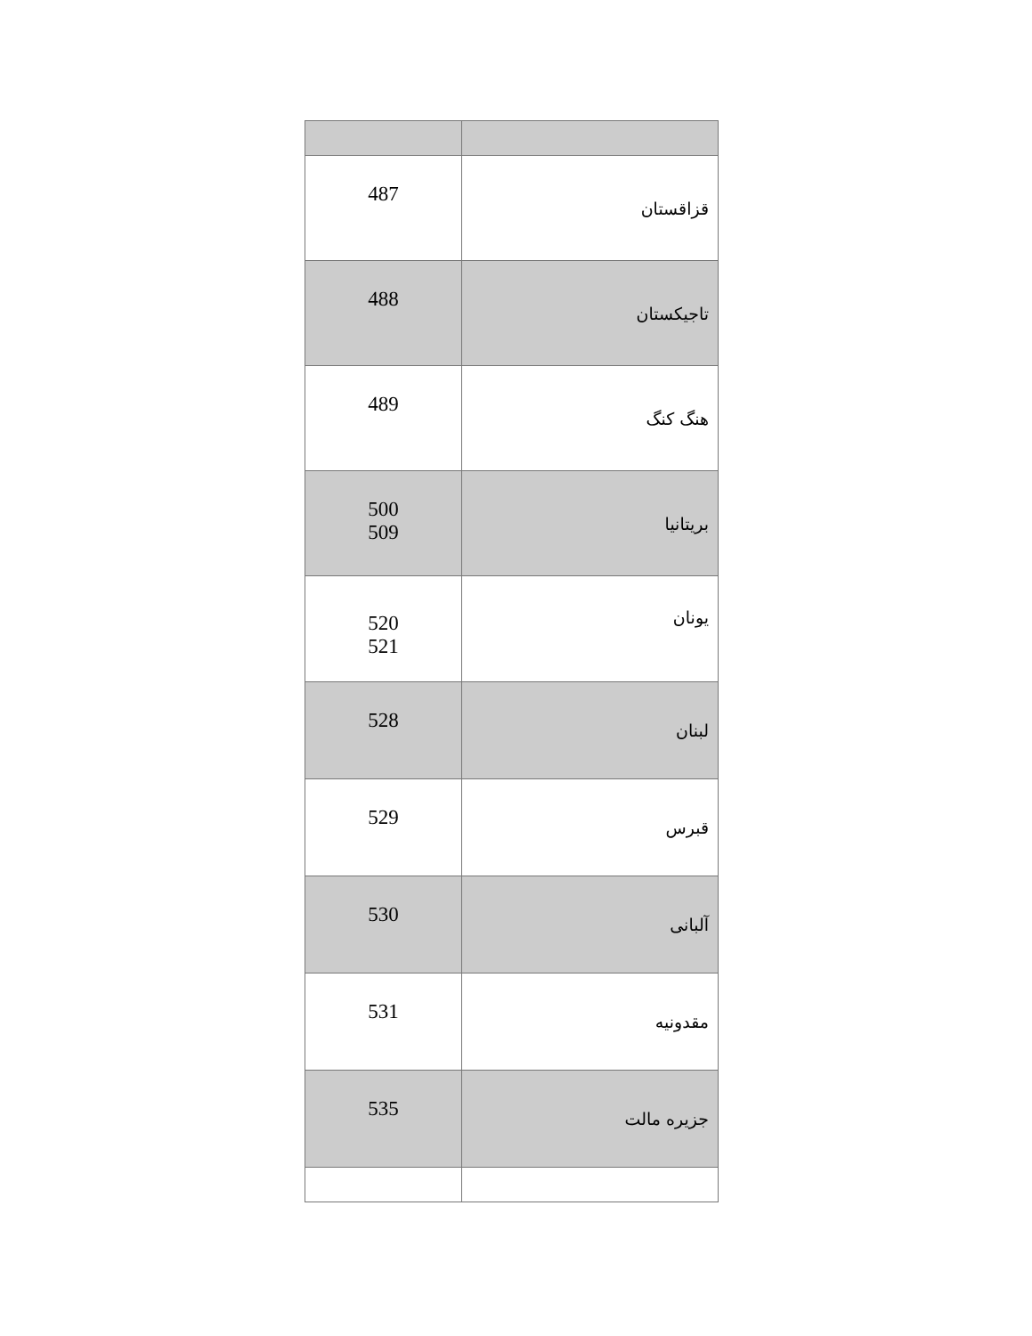| 487 | قزاقستان |
| 488 | تاجیکستان |
| 489 | هنگ کنگ |
| 500 509 | بریتانیا |
| 520 521 | یونان |
| 528 | لبنان |
| 529 | قبرس |
| 530 | آلبانی |
| 531 | مقدونیه |
| 535 | جزیره مالت |